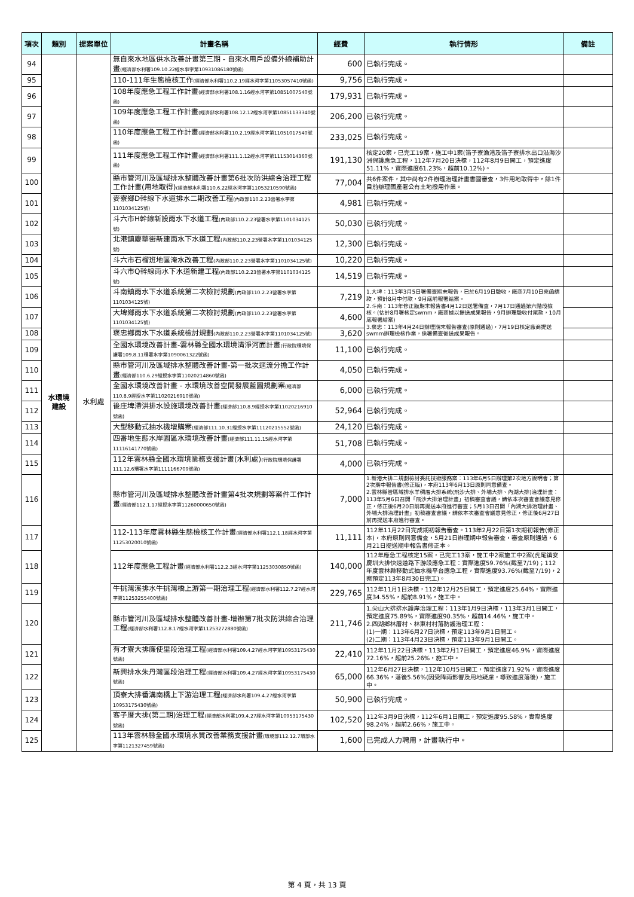| 項次 | 類別 | 提案單位 | 計畫名稱 | 經費 | 執行情形 | 備註 |
| --- | --- | --- | --- | --- | --- | --- |
| 94 | 水環境 建設 | 水利處 | 無自來水地區供水改善計畫第三期 - 自來水用戶設備外線補助計畫 (經濟部水利署109.10.22經水事字第10931086180號函) | 600 | 已執行完成。 | |
| 95 | | | 110-111年生態檢核工作 (經濟部水利署110.2.19經水河字第11053057410號函) | 9,756 | 已執行完成。 | |
| 96 | | | 108年度應急工程工作計畫 (經濟部水利署108.1.16經水河字第10851007540號函) | 179,931 | 已執行完成。 | |
| 97 | | | 109年度應急工程工作計畫 (經濟部水利署108.12.12經水河字第10851133340號函) | 206,200 | 已執行完成。 | |
| 98 | | | 110年度應急工程工作計畫 (經濟部水利署110.2.19經水河字第11051017540號函) | 233,025 | 已執行完成。 | |
| 99 | | | 111年度應急工程工作計畫 (經濟部水利署111.1.12經水河字第11153014360號函) | 191,130 | 核定20案，已完工19案，施工中1案(箔子寮漁港及箔子寮排水出口沿海沙洲保護應急工程，112年7月20日決標，112年8月9日開工，預定進度51.11%，實際進度61.23%，超前10.12%)。 | |
| 100 | | | 縣市管河川及區域排水整體改善計畫第6批次防洪綜合治理工程工作計畫(用地取得) (經濟部水利署110.6.22經水河字第11053210590號函) | 77,004 | 共6件案件，其中尚有2件辦理治理計畫書圖審查，3件用地取得中，餘1件目前辦理國產署公有土地撥用作業。 | |
| 101 | | | 麥寮鄉D幹線下水道排水二期改善工程 (內政部110.2.23營署水字第1101034125號) | 4,981 | 已執行完成。 | |
| 102 | | | 斗六市H幹線新設雨水下水道工程 (內政部110.2.23營署水字第1101034125號) | 50,030 | 已執行完成。 | |
| 103 | | | 北港鎮慶華街新建雨水下水道工程 (內政部110.2.23營署水字第1101034125號) | 12,300 | 已執行完成。 | |
| 104 | | | 斗六市石榴班地區淹水改善工程 (內政部110.2.23營署水字第1101034125號) | 10,220 | 已執行完成。 | |
| 105 | | | 斗六市Q幹線雨水下水道新建工程 (內政部110.2.23營署水字第1101034125號) | 14,519 | 已執行完成。 | |
| 106 | | | 斗南鎮雨水下水道系統第二次檢討規劃 (內政部110.2.23營署水字第1101034125號) | 7,219 | 1.大埤：113年3月5日署備查期末報告，已於6月19日驗收，廠商7月10日來函請款，預計8月中付款，9月底前報署結案。 2.斗南：113年修正版期末報告書4月12日送署備查，7月17日通過第六階段檢核。(估計8月署核定swmm，廠商據以提送成果報告，9月辦理驗收付尾款，10月底報署結案) 3.褒忠：113年4月24日辦理期末報告審查(原則通過)，7月19日核定廠商提送swmm辦理檢核作業，俟署備查後送成果報告。 | |
| 107 | | | 大埤鄉雨水下水道系統第二次檢討規劃 (內政部110.2.23營署水字第1101034125號) | 4,600 | | |
| 108 | | | 褒忠鄉雨水下水道系統檢討規劃 (內政部110.2.23營署水字第1101034125號) | 3,620 | | |
| 109 | | | 全國水環境改善計畫-雲林縣全國水環境清淨河面計畫 (行政院環境保護署109.8.11環署水字第1090061322號函) | 11,100 | 已執行完成。 | |
| 110 | | | 縣市管河川及區域排水整體改善計畫-第一批次逕流分擔工作計畫 (經濟部110.6.29經授水字第11020214860號函) | 4,050 | 已執行完成。 | |
| 111 | | | 全國水環境改善計畫 - 水環境改善空間發展藍圖規劃案 (經濟部110.8.9經授水字第11020216910號函) | 6,000 | 已執行完成。 | |
| 112 | | | 後庄埤滯洪排水設施環境改善計畫 (經濟部110.8.9經授水字第11020216910號函) | 52,964 | 已執行完成。 | |
| 113 | | | 大型移動式抽水機增購案 (經濟部111.10.31經授水字第11120215552號函) | 24,120 | 已執行完成。 | |
| 114 | | | 四番地生態水岸園區水環境改善計畫 (經濟部111.11.15經水河字第11116141770號函) | 51,708 | 已執行完成。 | |
| 115 | | | 112年雲林縣全國水環境業務支援計畫(水利處) (行政院環境保護署111.12.6環署水字第1111166709號函) | 4,000 | 已執行完成。 | |
| 116 | | | 縣市管河川及區域排水整體改善計畫第4批次規劃等案件工作計畫 (經濟部112.1.17經授水字第11260000650號函) | 7,000 | 1.新港大排二規劃檢討委託技術服務案：113年6月5日辦理第2次地方說明會；第2次期中報告書(修正版)，本府113年6月13日原則同意備查。 2.雲林縣管區域排水羊稠厝大排系統(飛沙大排、外埔大排、內湖大排)治理計畫：113年5月6日召開「飛沙大排治理計畫」初稿審查會議，請依本次審查會議意見修正，修正後6月20日前再提送本府進行審查；5月13日召開「內湖大排治理計畫、外埔大排治理計畫」初稿審查會議，請依本次審查會議意見修正，修正後6月27日前再提送本府進行審查。 | |
| 117 | | | 112-113年度雲林縣生態檢核工作計畫 (經濟部水利署112.1.18經水河字第11253020010號函) | 11,111 | 112年11月22日完成期初報告審查。113年2月22日第1次期初報告(修正本)，本府原則同意備查，5月21日辦理期中報告審查，審查原則通過，6月21日提送期中報告書修正本。 | |
| 118 | | | 112年度應急工程計畫 (經濟部水利署112.2.3經水河字第11253030850號函) | 140,000 | 112年應急工程核定15案，已完工13案，施工中2案施工中2案(虎尾鎮安慶圳大排快速道路下游段應急工程：實際進度59.76%(截至7/19)；112年度雲林縣移動式抽水機平台應急工程，實際進度93.76%(截至7/19)，2案預定113年8月30日完工)。 | |
| 119 | | | 牛挑灣溪排水牛挑灣橋上游第一期治理工程 (經濟部水利署112.7.27經水河字第11253255400號函) | 229,765 | 112年11月1日決標，112年12月25日開工，預定進度25.64%，實際進度34.55%，超前8.91%，施工中。 | |
| 120 | | | 縣市管河川及區域排水整體改善計畫-增辦第7批次防洪綜合治理工程 (經濟部水利署112.8.17經水河字第11253272880號函) | 211,746 | 1.尖山大排排水護岸治理工程：113年1月9日決標，113年3月1日開工，預定進度75.89%，實際進度90.35%，超前14.46%，施工中。 2.四湖鄉林厝村、林東村村落防護治理工程： (1)一期：113年6月27日決標，預定113年9月1日開工。 (2)二期：113年4月23日決標，預定113年9月1日開工。 | |
| 121 | | | 有才寮大排廉使里段治理工程 (經濟部水利署109.4.27經水河字第10953175430號函) | 22,410 | 112年11月22日決標，113年2月17日開工，預定進度46.9%，實際進度72.16%，超前25.26%，施工中。 | |
| 122 | | | 新興排水朱丹灣區段治理工程 (經濟部水利署109.4.27經水河字第10953175430號函) | 65,000 | 112年6月27日決標，112年10月5日開工，預定進度71.92%，實際進度66.36%，落後5.56%(因受降雨影響及用地疑慮，導致進度落後)，施工中。 | |
| 123 | | | 頂寮大排番溝南橋上下游治理工程 (經濟部水利署109.4.27經水河字第10953175430號函) | 50,900 | 已執行完成。 | |
| 124 | | | 客子厝大排(第二期)治理工程 (經濟部水利署109.4.27經水河字第10953175430號函) | 102,520 | 112年3月9日決標，112年6月1日開工，預定進度95.58%，實際進度98.24%，超前2.66%，施工中。 | |
| 125 | | | 113年雲林縣全國水環境水質改善業務支援計畫 (環境部112.12.7環部水字第1121327459號函) | 1,600 | 已完成人力聘用，計畫執行中。 | |
第 4 頁，共 13 頁